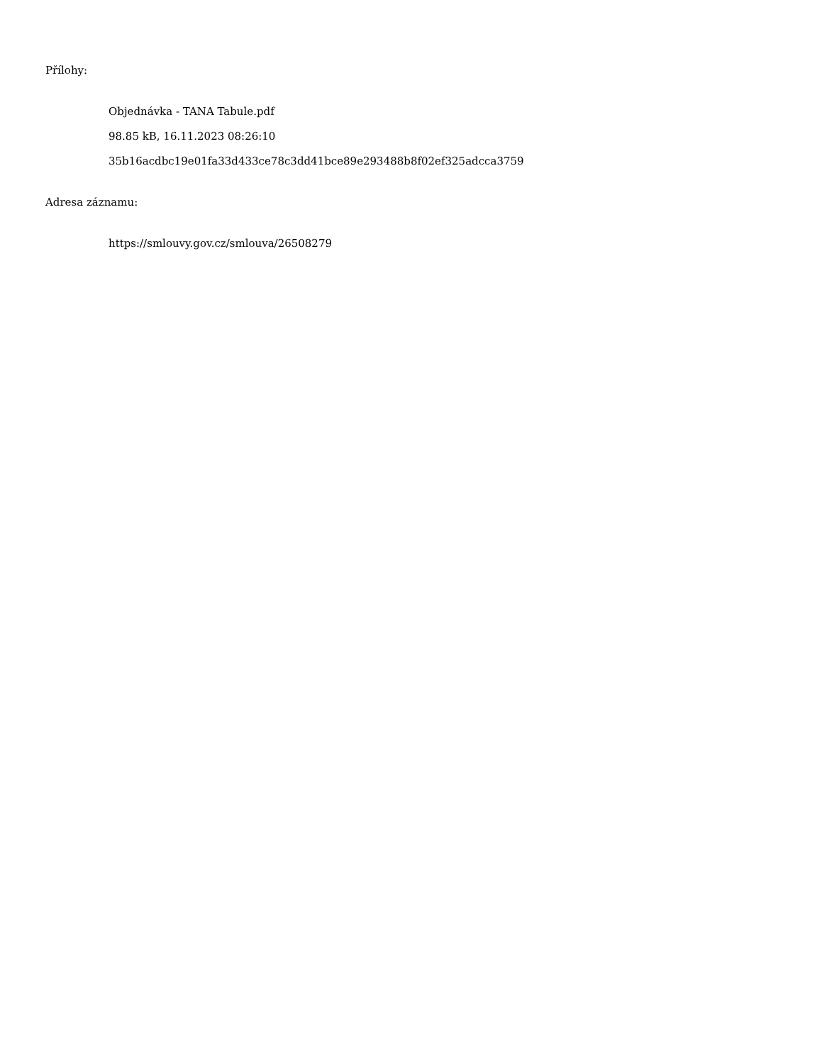Přílohy:
Objednávka - TANA Tabule.pdf
98.85 kB, 16.11.2023 08:26:10
35b16acdbc19e01fa33d433ce78c3dd41bce89e293488b8f02ef325adcca3759
Adresa záznamu:
https://smlouvy.gov.cz/smlouva/26508279